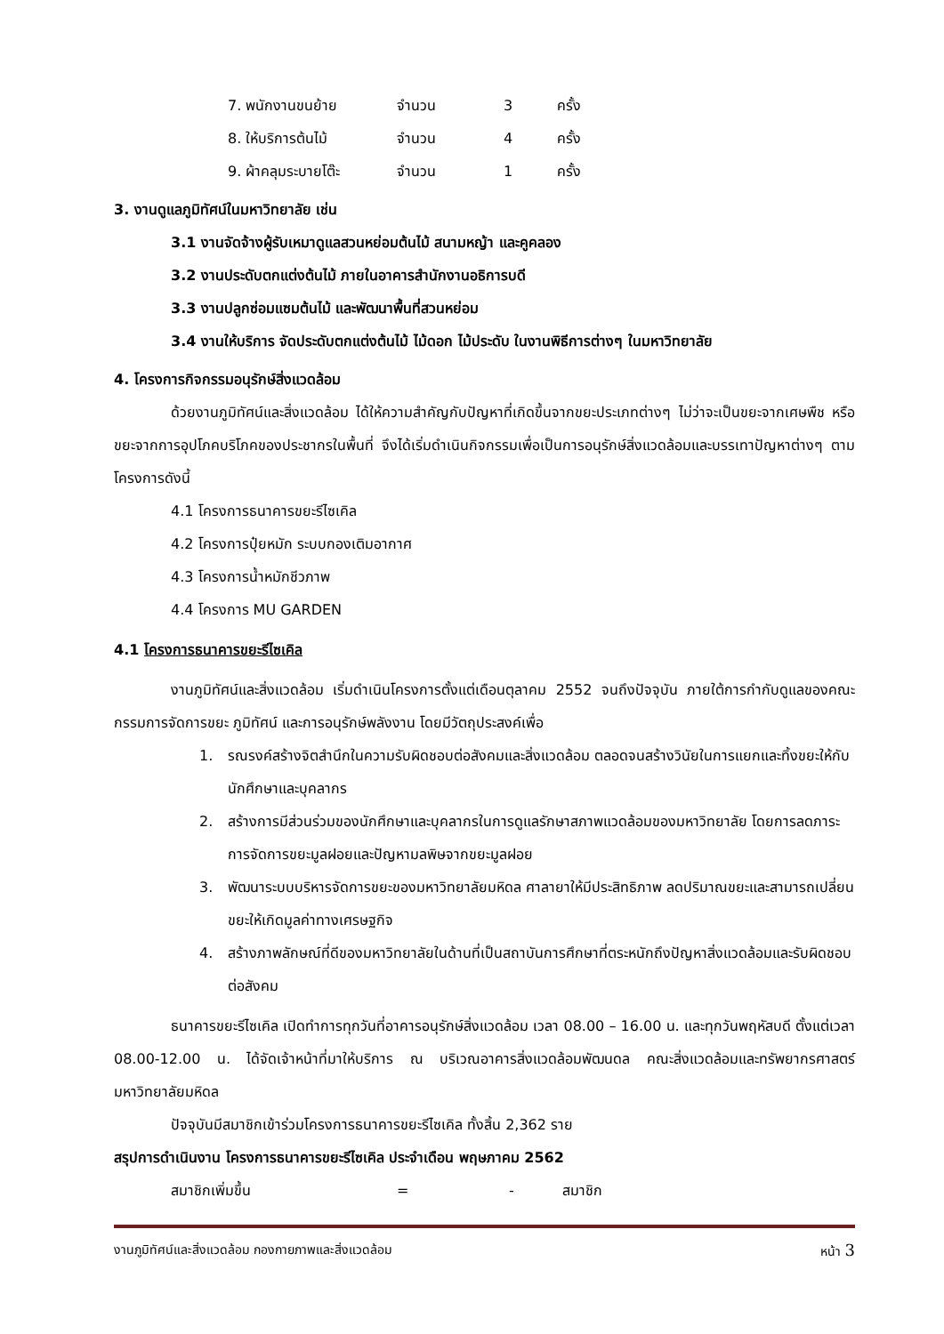7. พนักงานขนย้าย จำนวน 3 ครั้ง
8. ให้บริการต้นไม้ จำนวน 4 ครั้ง
9. ผ้าคลุมระบายโต๊ะ จำนวน 1 ครั้ง
3. งานดูแลภูมิทัศน์ในมหาวิทยาลัย เช่น
3.1 งานจัดจ้างผู้รับเหมาดูแลสวนหย่อมต้นไม้ สนามหญ้า และคูคลอง
3.2 งานประดับตกแต่งต้นไม้ ภายในอาคารสำนักงานอธิการบดี
3.3 งานปลูกซ่อมแซมต้นไม้ และพัฒนาพื้นที่สวนหย่อม
3.4 งานให้บริการ จัดประดับตกแต่งต้นไม้ ไม้ดอก ไม้ประดับ ในงานพิธีการต่างๆ ในมหาวิทยาลัย
4. โครงการกิจกรรมอนุรักษ์สิ่งแวดล้อม
ด้วยงานภูมิทัศน์และสิ่งแวดล้อม ได้ให้ความสำคัญกับปัญหาที่เกิดขึ้นจากขยะประเภทต่างๆ ไม่ว่าจะเป็นขยะจากเศษพืช หรือขยะจากการอุปโภคบริโภคของประชากรในพื้นที่ จึงได้เริ่มดำเนินกิจกรรมเพื่อเป็นการอนุรักษ์สิ่งแวดล้อมและบรรเทาปัญหาต่างๆ ตามโครงการดังนี้
4.1 โครงการธนาคารขยะรีไซเคิล
4.2 โครงการปุ๋ยหมัก ระบบกองเติมอากาศ
4.3 โครงการน้ำหมักชีวภาพ
4.4 โครงการ MU GARDEN
4.1 โครงการธนาคารขยะรีไซเคิล
งานภูมิทัศน์และสิ่งแวดล้อม เริ่มดำเนินโครงการตั้งแต่เดือนตุลาคม 2552 จนถึงปัจจุบัน ภายใต้การกำกับดูแลของคณะกรรมการจัดการขยะ ภูมิทัศน์ และการอนุรักษ์พลังงาน โดยมีวัตถุประสงค์เพื่อ
1. รณรงค์สร้างจิตสำนึกในความรับผิดชอบต่อสังคมและสิ่งแวดล้อม ตลอดจนสร้างวินัยในการแยกและทิ้งขยะให้กับนักศึกษาและบุคลากร
2. สร้างการมีส่วนร่วมของนักศึกษาและบุคลากรในการดูแลรักษาสภาพแวดล้อมของมหาวิทยาลัย โดยการลดภาระการจัดการขยะมูลฝอยและปัญหามลพิษจากขยะมูลฝอย
3. พัฒนาระบบบริหารจัดการขยะของมหาวิทยาลัยมหิดล ศาลายาให้มีประสิทธิภาพ ลดปริมาณขยะและสามารถเปลี่ยนขยะให้เกิดมูลค่าทางเศรษฐกิจ
4. สร้างภาพลักษณ์ที่ดีของมหาวิทยาลัยในด้านที่เป็นสถาบันการศึกษาที่ตระหนักถึงปัญหาสิ่งแวดล้อมและรับผิดชอบต่อสังคม
ธนาคารขยะรีไซเคิล เปิดทำการทุกวันที่อาคารอนุรักษ์สิ่งแวดล้อม เวลา 08.00 – 16.00 น. และทุกวันพฤหัสบดี ตั้งแต่เวลา 08.00-12.00 น. ได้จัดเจ้าหน้าที่มาให้บริการ ณ บริเวณอาคารสิ่งแวดล้อมพัฒนดล คณะสิ่งแวดล้อมและทรัพยากรศาสตร์ มหาวิทยาลัยมหิดล
ปัจจุบันมีสมาชิกเข้าร่วมโครงการธนาคารขยะรีไซเคิล ทั้งสิ้น 2,362 ราย
สรุปการดำเนินงาน โครงการธนาคารขยะรีไซเคิล ประจำเดือน พฤษภาคม 2562
สมาชิกเพิ่มขึ้น = - สมาชิก
งานภูมิทัศน์และสิ่งแวดล้อม กองกายภาพและสิ่งแวดล้อม หน้า 3